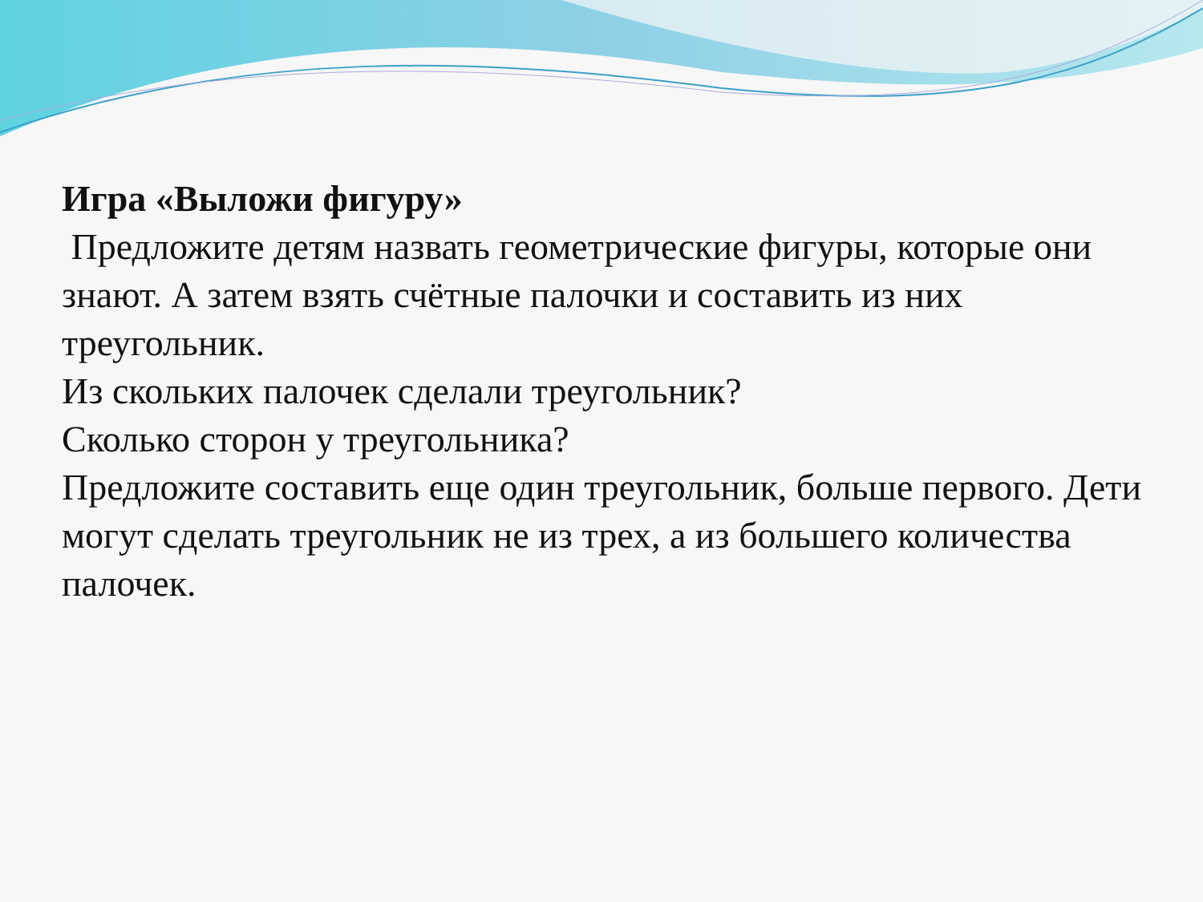Игра «Выложи фигуру»
Предложите детям назвать геометрические фигуры, которые они знают. А затем взять счётные палочки и составить из них треугольник.
Из скольких палочек сделали треугольник?
Сколько сторон у треугольника?
Предложите составить еще один треугольник, больше первого. Дети могут сделать треугольник не из трех, а из большего количества палочек.